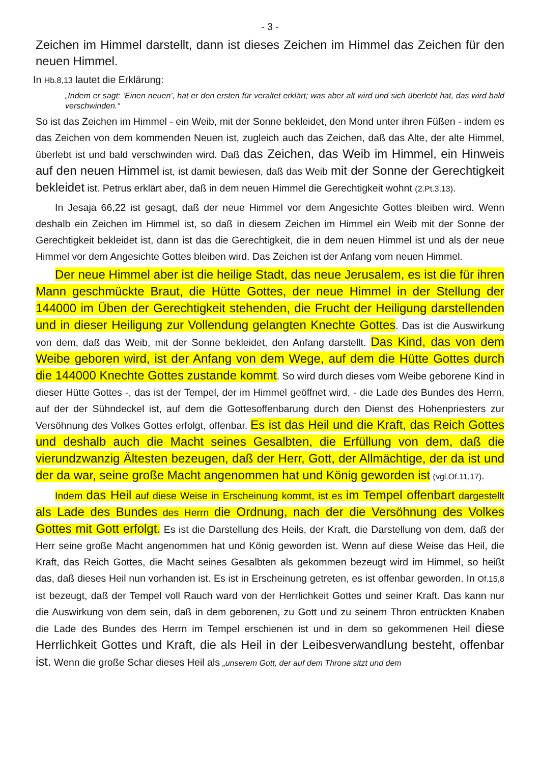- 3 -
Zeichen im Himmel darstellt, dann ist dieses Zeichen im Himmel das Zeichen für den neuen Himmel.
In Hb.8,13 lautet die Erklärung:
„Indem er sagt: ‘Einen neuen’, hat er den ersten für veraltet erklärt; was aber alt wird und sich überlebt hat, das wird bald verschwinden.“
So ist das Zeichen im Himmel - ein Weib, mit der Sonne bekleidet, den Mond unter ihren Füßen - indem es das Zeichen von dem kommenden Neuen ist, zugleich auch das Zeichen, daß das Alte, der alte Himmel, überlebt ist und bald verschwinden wird. Daß das Zeichen, das Weib im Himmel, ein Hinweis auf den neuen Himmel ist, ist damit bewiesen, daß das Weib mit der Sonne der Gerechtigkeit bekleidet ist. Petrus erklärt aber, daß in dem neuen Himmel die Gerechtigkeit wohnt (2.Pt.3,13).
In Jesaja 66,22 ist gesagt, daß der neue Himmel vor dem Angesichte Gottes bleiben wird. Wenn deshalb ein Zeichen im Himmel ist, so daß in diesem Zeichen im Himmel ein Weib mit der Sonne der Gerechtigkeit bekleidet ist, dann ist das die Gerechtigkeit, die in dem neuen Himmel ist und als der neue Himmel vor dem Angesichte Gottes bleiben wird. Das Zeichen ist der Anfang vom neuen Himmel.
Der neue Himmel aber ist die heilige Stadt, das neue Jerusalem, es ist die für ihren Mann geschmückte Braut, die Hütte Gottes, der neue Himmel in der Stellung der 144000 im Üben der Gerechtigkeit stehenden, die Frucht der Heiligung darstellenden und in dieser Heiligung zur Vollendung gelangten Knechte Gottes. Das ist die Auswirkung von dem, daß das Weib, mit der Sonne bekleidet, den Anfang darstellt. Das Kind, das von dem Weibe geboren wird, ist der Anfang von dem Wege, auf dem die Hütte Gottes durch die 144000 Knechte Gottes zustande kommt. So wird durch dieses vom Weibe geborene Kind in dieser Hütte Gottes -, das ist der Tempel, der im Himmel geöffnet wird, - die Lade des Bundes des Herrn, auf der der Sühndeckel ist, auf dem die Gottesoffenbarung durch den Dienst des Hohenpriesters zur Versöhnung des Volkes Gottes erfolgt, offenbar. Es ist das Heil und die Kraft, das Reich Gottes und deshalb auch die Macht seines Gesalbten, die Erfüllung von dem, daß die vierundzwanzig Ältesten bezeugen, daß der Herr, Gott, der Allmächtige, der da ist und der da war, seine große Macht angenommen hat und König geworden ist (vgl.Of.11,17).
Indem das Heil auf diese Weise in Erscheinung kommt, ist es im Tempel offenbart dargestellt als Lade des Bundes des Herrn die Ordnung, nach der die Versöhnung des Volkes Gottes mit Gott erfolgt. Es ist die Darstellung des Heils, der Kraft, die Darstellung von dem, daß der Herr seine große Macht angenommen hat und König geworden ist. Wenn auf diese Weise das Heil, die Kraft, das Reich Gottes, die Macht seines Gesalbten als gekommen bezeugt wird im Himmel, so heißt das, daß dieses Heil nun vorhanden ist. Es ist in Erscheinung getreten, es ist offenbar geworden. In Of.15,8 ist bezeugt, daß der Tempel voll Rauch ward von der Herrlichkeit Gottes und seiner Kraft. Das kann nur die Auswirkung von dem sein, daß in dem geborenen, zu Gott und zu seinem Thron entrückten Knaben die Lade des Bundes des Herrn im Tempel erschienen ist und in dem so gekommenen Heil diese Herrlichkeit Gottes und Kraft, die als Heil in der Leibesverwandlung besteht, offenbar ist. Wenn die große Schar dieses Heil als „unserem Gott, der auf dem Throne sitzt und dem